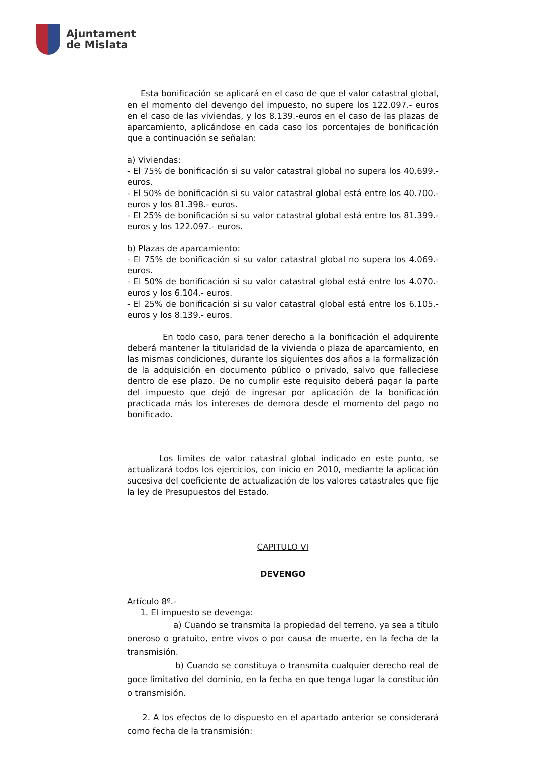Ajuntament
de Mislata
Esta bonificación se aplicará en el caso de que el valor catastral global, en el momento del devengo del impuesto, no supere los 122.097.- euros en el caso de las viviendas, y los 8.139.-euros en el caso de las plazas de aparcamiento, aplicándose en cada caso los porcentajes de bonificación que a continuación se señalan:
a) Viviendas:
- El 75% de bonificación si su valor catastral global no supera los 40.699.- euros.
- El 50% de bonificación si su valor catastral global está entre los 40.700.- euros y los 81.398.- euros.
- El 25% de bonificación si su valor catastral global está entre los 81.399.- euros y los 122.097.- euros.
b) Plazas de aparcamiento:
- El 75% de bonificación si su valor catastral global no supera los 4.069.- euros.
- El 50% de bonificación si su valor catastral global está entre los 4.070.- euros y los 6.104.- euros.
- El 25% de bonificación si su valor catastral global está entre los 6.105.- euros y los 8.139.- euros.
En todo caso, para tener derecho a la bonificación el adquirente deberá mantener la titularidad de la vivienda o plaza de aparcamiento, en las mismas condiciones, durante los siguientes dos años a la formalización de la adquisición en documento público o privado, salvo que falleciese dentro de ese plazo. De no cumplir este requisito deberá pagar la parte del impuesto que dejó de ingresar por aplicación de la bonificación practicada más los intereses de demora desde el momento del pago no bonificado.
Los limites de valor catastral global indicado en este punto, se actualizará todos los ejercicios, con inicio en 2010, mediante la aplicación sucesiva del coeficiente de actualización de los valores catastrales que fije la ley de Presupuestos del Estado.
CAPITULO VI
DEVENGO
Artículo 8º.-
1. El impuesto se devenga:
a) Cuando se transmita la propiedad del terreno, ya sea a título oneroso o gratuito, entre vivos o por causa de muerte, en la fecha de la transmisión.
b) Cuando se constituya o transmita cualquier derecho real de goce limitativo del dominio, en la fecha en que tenga lugar la constitución o transmisión.
2. A los efectos de lo dispuesto en el apartado anterior se considerará como fecha de la transmisión: